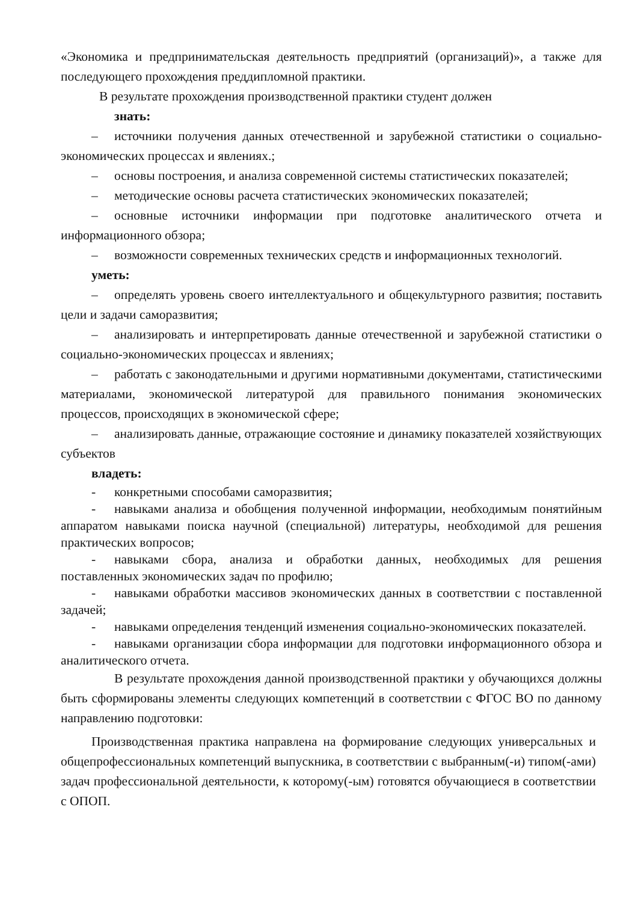«Экономика и предпринимательская деятельность предприятий (организаций)», а также для последующего прохождения преддипломной практики.
В результате прохождения производственной практики студент должен
знать:
– источники получения данных отечественной и зарубежной статистики о социально-экономических процессах и явлениях.;
– основы построения, и анализа современной системы статистических показателей;
– методические основы расчета статистических экономических показателей;
– основные источники информации при подготовке аналитического отчета и информационного обзора;
– возможности современных технических средств и информационных технологий.
уметь:
– определять уровень своего интеллектуального и общекультурного развития; поставить цели и задачи саморазвития;
– анализировать и интерпретировать данные отечественной и зарубежной статистики о социально-экономических процессах и явлениях;
– работать с законодательными и другими нормативными документами, статистическими материалами, экономической литературой для правильного понимания экономических процессов, происходящих в экономической сфере;
– анализировать данные, отражающие состояние и динамику показателей хозяйствующих субъектов
владеть:
- конкретными способами саморазвития;
- навыками анализа и обобщения полученной информации, необходимым понятийным аппаратом навыками поиска научной (специальной) литературы, необходимой для решения практических вопросов;
- навыками сбора, анализа и обработки данных, необходимых для решения поставленных экономических задач по профилю;
- навыками обработки массивов экономических данных в соответствии с поставленной задачей;
- навыками определения тенденций изменения социально-экономических показателей.
- навыками организации сбора информации для подготовки информационного обзора и аналитического отчета.
В результате прохождения данной производственной практики у обучающихся должны быть сформированы элементы следующих компетенций в соответствии с ФГОС ВО по данному направлению подготовки:
Производственная практика направлена на формирование следующих универсальных и общепрофессиональных компетенций выпускника, в соответствии с выбранным(-и) типом(-ами) задач профессиональной деятельности, к которому(-ым) готовятся обучающиеся в соответствии с ОПОП.